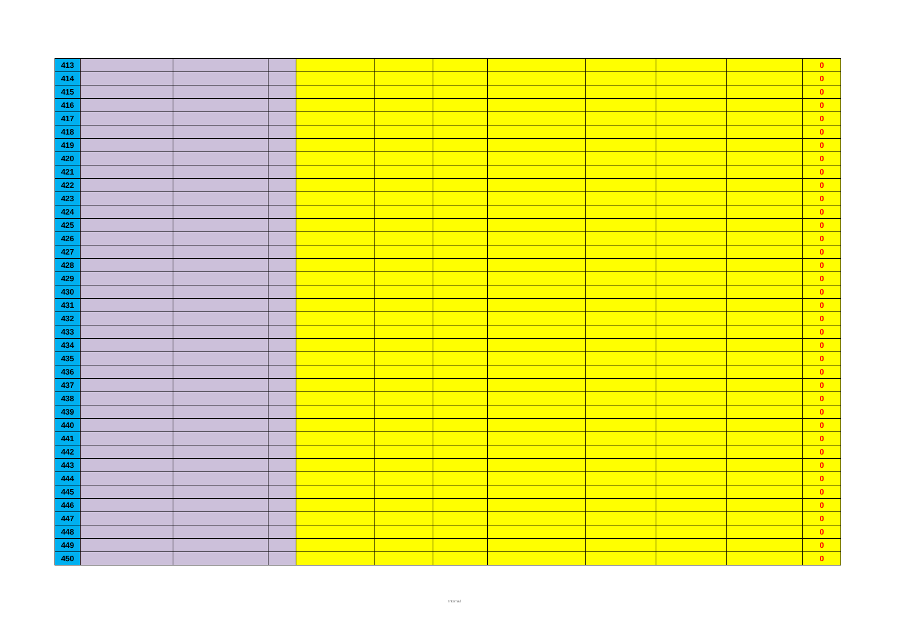| 413 | | | | | | | | | | | 0 |
| 414 | | | | | | | | | | | 0 |
| 415 | | | | | | | | | | | 0 |
| 416 | | | | | | | | | | | 0 |
| 417 | | | | | | | | | | | 0 |
| 418 | | | | | | | | | | | 0 |
| 419 | | | | | | | | | | | 0 |
| 420 | | | | | | | | | | | 0 |
| 421 | | | | | | | | | | | 0 |
| 422 | | | | | | | | | | | 0 |
| 423 | | | | | | | | | | | 0 |
| 424 | | | | | | | | | | | 0 |
| 425 | | | | | | | | | | | 0 |
| 426 | | | | | | | | | | | 0 |
| 427 | | | | | | | | | | | 0 |
| 428 | | | | | | | | | | | 0 |
| 429 | | | | | | | | | | | 0 |
| 430 | | | | | | | | | | | 0 |
| 431 | | | | | | | | | | | 0 |
| 432 | | | | | | | | | | | 0 |
| 433 | | | | | | | | | | | 0 |
| 434 | | | | | | | | | | | 0 |
| 435 | | | | | | | | | | | 0 |
| 436 | | | | | | | | | | | 0 |
| 437 | | | | | | | | | | | 0 |
| 438 | | | | | | | | | | | 0 |
| 439 | | | | | | | | | | | 0 |
| 440 | | | | | | | | | | | 0 |
| 441 | | | | | | | | | | | 0 |
| 442 | | | | | | | | | | | 0 |
| 443 | | | | | | | | | | | 0 |
| 444 | | | | | | | | | | | 0 |
| 445 | | | | | | | | | | | 0 |
| 446 | | | | | | | | | | | 0 |
| 447 | | | | | | | | | | | 0 |
| 448 | | | | | | | | | | | 0 |
| 449 | | | | | | | | | | | 0 |
| 450 | | | | | | | | | | | 0 |
Internal